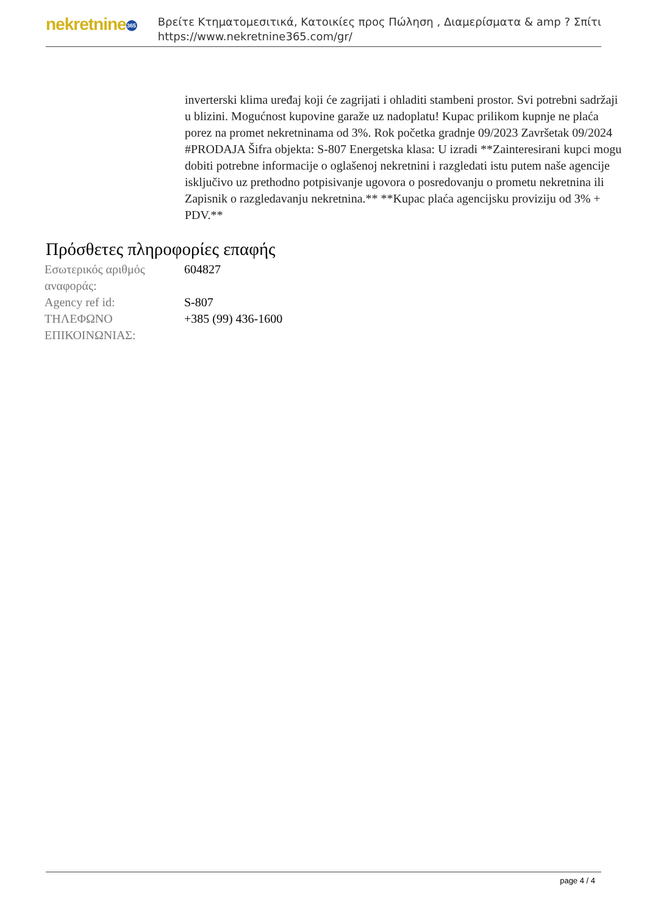nekretnine 365
Βρείτε Κτηματομεσιτικά, Κατοικίες προς Πώληση , Διαμερίσματα & amp ? Σπίτι
https://www.nekretnine365.com/gr/
inverterski klima uređaj koji će zagrijati i ohladiti stambeni prostor. Svi potrebni sadržaji u blizini. Mogućnost kupovine garaže uz nadoplatu! Kupac prilikom kupnje ne plaća porez na promet nekretninama od 3%. Rok početka gradnje 09/2023 Završetak 09/2024 #PRODAJA Šifra objekta: S-807 Energetska klasa: U izradi **Zainteresirani kupci mogu dobiti potrebne informacije o oglašenoj nekretnini i razgledati istu putem naše agencije isključivo uz prethodno potpisivanje ugovora o posredovanju o prometu nekretnina ili Zapisnik o razgledavanju nekretnina.** **Kupac plaća agencijsku proviziju od 3% + PDV.**
Πρόσθετες πληροφορίες επαφής
| Εσωτερικός αριθμός αναφοράς: | 604827 |
| Agency ref id: | S-807 |
| ΤΗΛΕΦΩΝΟ ΕΠΙΚΟΙΝΩΝΙΑΣ: | +385 (99) 436-1600 |
page 4 / 4